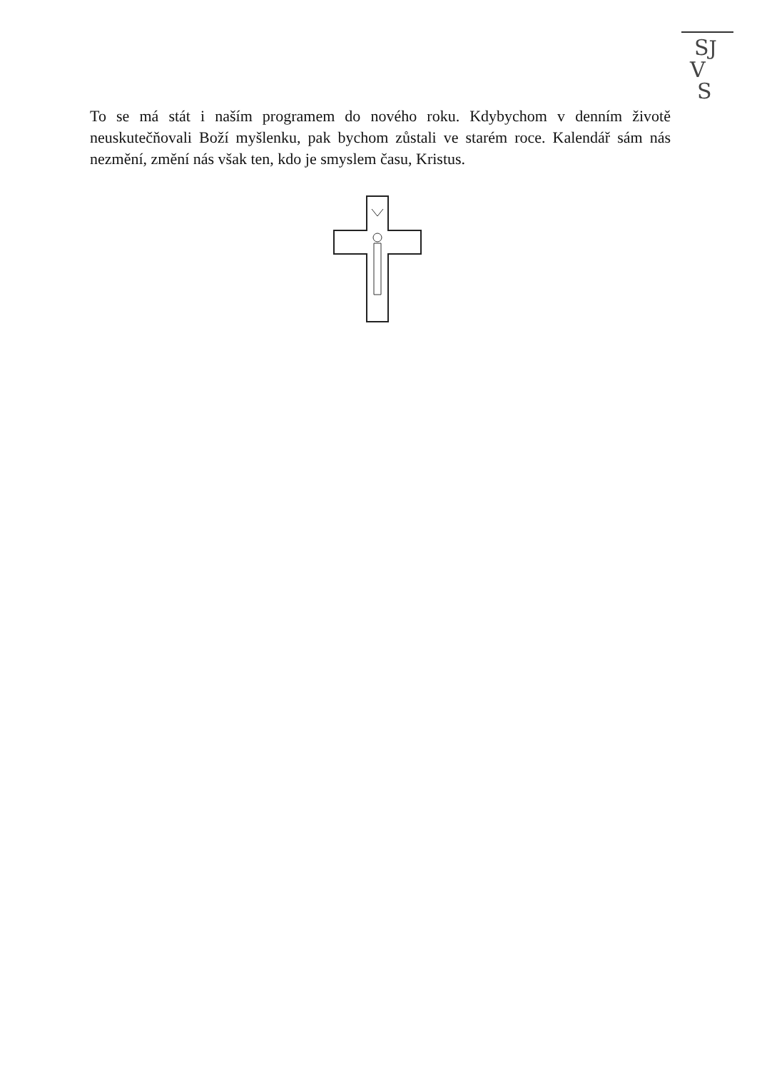SJ
V
S
To se má stát i naším programem do nového roku. Kdybychom v denním životě neuskutečňovali Boží myšlenku, pak bychom zůstali ve starém roce. Kalendář sám nás nezmění, změní nás však ten, kdo je smyslem času, Kristus.